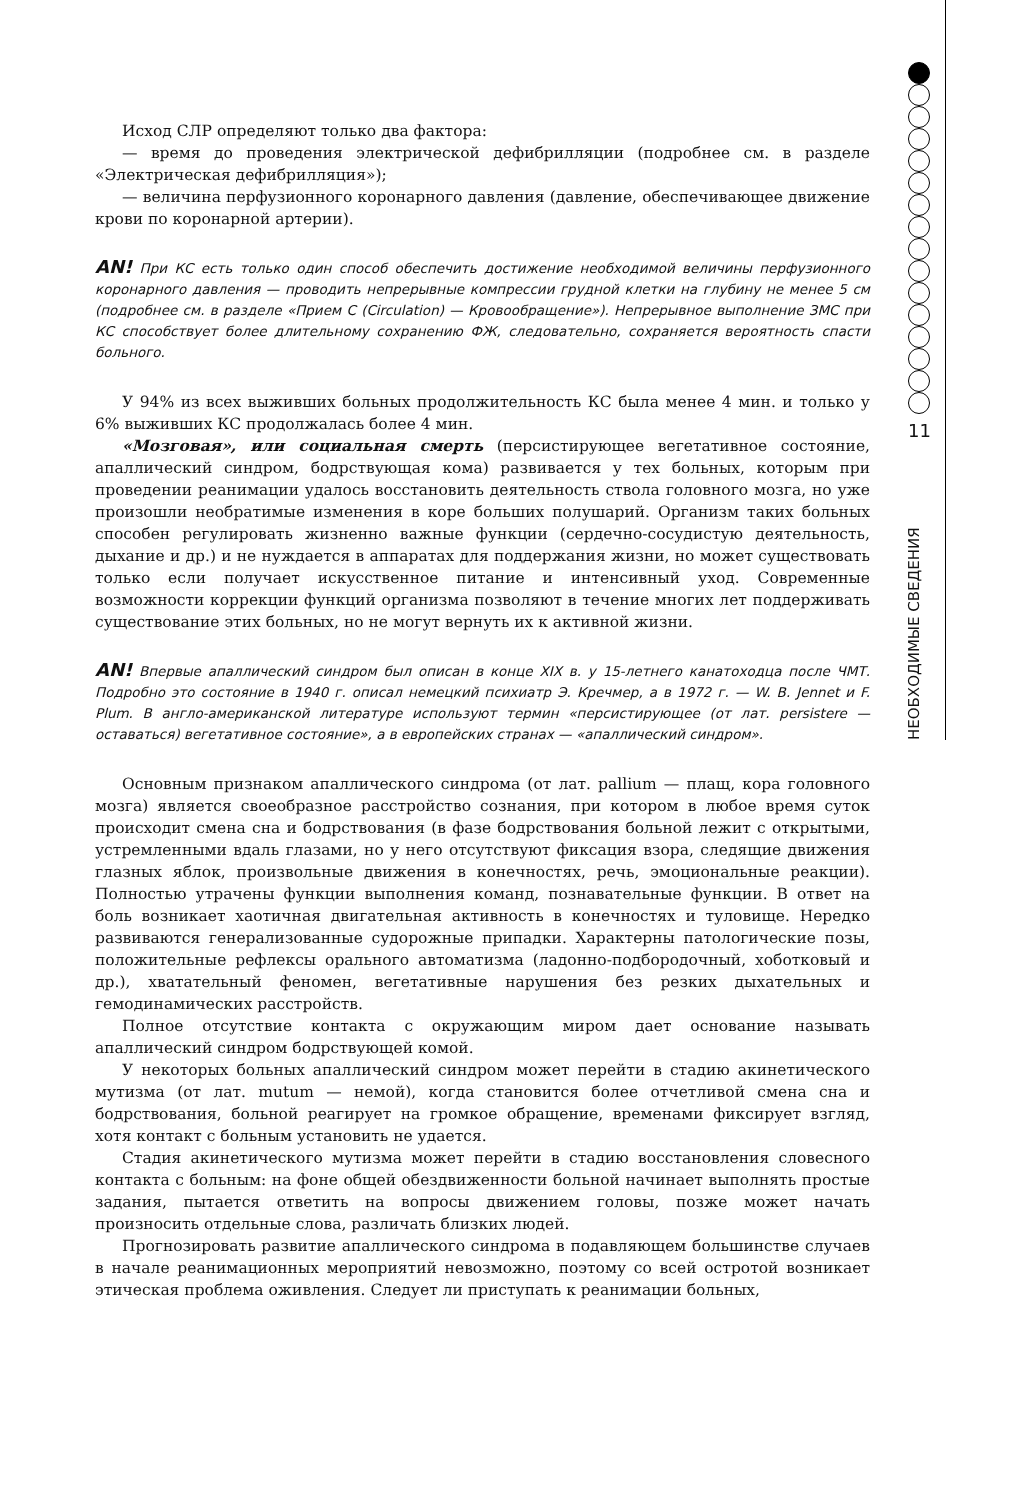11
НЕОБХОДИМЫЕ СВЕДЕНИЯ
Исход СЛР определяют только два фактора:
— время до проведения электрической дефибрилляции (подробнее см. в разделе «Электрическая дефибрилляция»);
— величина перфузионного коронарного давления (давление, обеспечивающее движение крови по коронарной артерии).
AN! При КС есть только один способ обеспечить достижение необходимой величины перфузионного коронарного давления — проводить непрерывные компрессии грудной клетки на глубину не менее 5 см (подробнее см. в разделе «Прием С (Circulation) — Кровообращение»). Непрерывное выполнение ЗМС при КС способствует более длительному сохранению ФЖ, следовательно, сохраняется вероятность спасти больного.
У 94% из всех выживших больных продолжительность КС была менее 4 мин. и только у 6% выживших КС продолжалась более 4 мин.
«Мозговая», или социальная смерть (персистирующее вегетативное состояние, апаллический синдром, бодрствующая кома) развивается у тех больных, которым при проведении реанимации удалось восстановить деятельность ствола головного мозга, но уже произошли необратимые изменения в коре больших полушарий. Организм таких больных способен регулировать жизненно важные функции (сердечно-сосудистую деятельность, дыхание и др.) и не нуждается в аппаратах для поддержания жизни, но может существовать только если получает искусственное питание и интенсивный уход. Современные возможности коррекции функций организма позволяют в течение многих лет поддерживать существование этих больных, но не могут вернуть их к активной жизни.
AN! Впервые апаллический синдром был описан в конце XIX в. у 15-летнего канатоходца после ЧМТ. Подробно это состояние в 1940 г. описал немецкий психиатр Э. Кречмер, а в 1972 г. — W. B. Jennet и F. Plum. В англо-американской литературе используют термин «персистирующее (от лат. persistere — оставаться) вегетативное состояние», а в европейских странах — «апаллический синдром».
Основным признаком апаллического синдрома (от лат. pallium — плащ, кора головного мозга) является своеобразное расстройство сознания, при котором в любое время суток происходит смена сна и бодрствования (в фазе бодрствования больной лежит с открытыми, устремленными вдаль глазами, но у него отсутствуют фиксация взора, следящие движения глазных яблок, произвольные движения в конечностях, речь, эмоциональные реакции). Полностью утрачены функции выполнения команд, познавательные функции. В ответ на боль возникает хаотичная двигательная активность в конечностях и туловище. Нередко развиваются генерализованные судорожные припадки. Характерны патологические позы, положительные рефлексы орального автоматизма (ладонно-подбородочный, хоботковый и др.), хватательный феномен, вегетативные нарушения без резких дыхательных и гемодинамических расстройств.
Полное отсутствие контакта с окружающим миром дает основание называть апаллический синдром бодрствующей комой.
У некоторых больных апаллический синдром может перейти в стадию акинетического мутизма (от лат. mutum — немой), когда становится более отчетливой смена сна и бодрствования, больной реагирует на громкое обращение, временами фиксирует взгляд, хотя контакт с больным установить не удается.
Стадия акинетического мутизма может перейти в стадию восстановления словесного контакта с больным: на фоне общей обездвиженности больной начинает выполнять простые задания, пытается ответить на вопросы движением головы, позже может начать произносить отдельные слова, различать близких людей.
Прогнозировать развитие апаллического синдрома в подавляющем большинстве случаев в начале реанимационных мероприятий невозможно, поэтому со всей остротой возникает этическая проблема оживления. Следует ли приступать к реанимации больных,